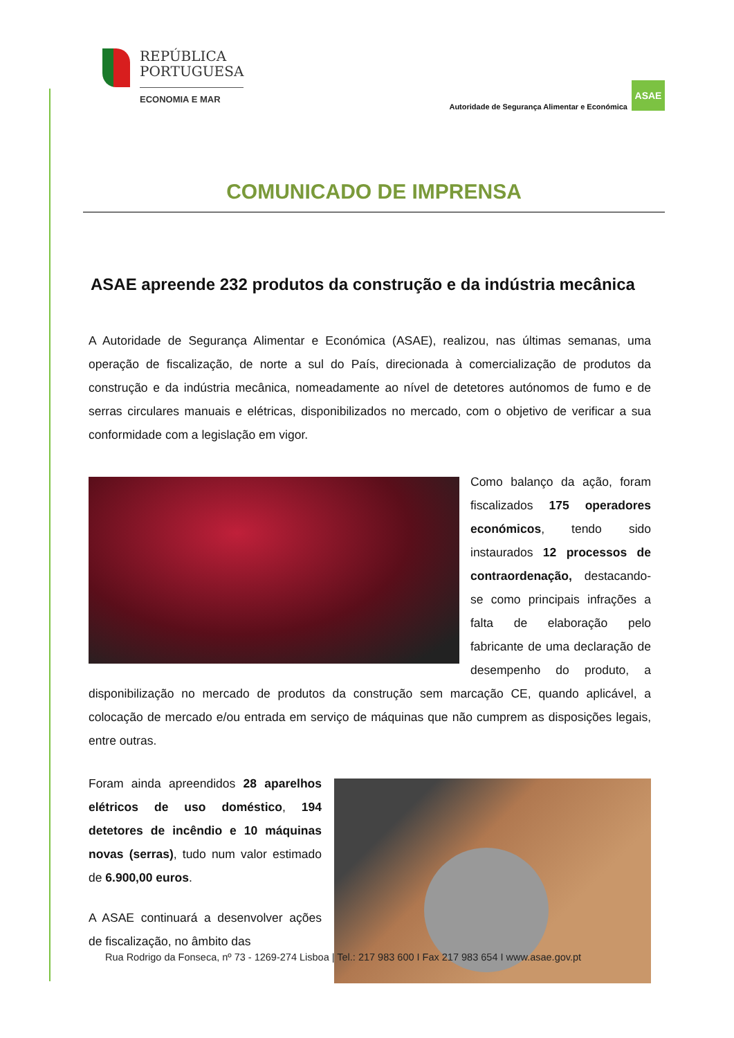REPÚBLICA
PORTUGUESA
ECONOMIA E MAR
Autoridade de Segurança Alimentar e Económica
ASAE
COMUNICADO DE IMPRENSA
ASAE apreende 232 produtos da construção e da indústria mecânica
A Autoridade de Segurança Alimentar e Económica (ASAE), realizou, nas últimas semanas, uma operação de fiscalização, de norte a sul do País, direcionada à comercialização de produtos da construção e da indústria mecânica, nomeadamente ao nível de detetores autónomos de fumo e de serras circulares manuais e elétricas, disponibilizados no mercado, com o objetivo de verificar a sua conformidade com a legislação em vigor.
Como balanço da ação, foram fiscalizados 175 operadores económicos, tendo sido instaurados 12 processos de contraordenação, destacando-se como principais infrações a falta de elaboração pelo fabricante de uma declaração de desempenho do produto, a disponibilização no mercado de produtos da construção sem marcação CE, quando aplicável, a colocação de mercado e/ou entrada em serviço de máquinas que não cumprem as disposições legais, entre outras.
Foram ainda apreendidos 28 aparelhos elétricos de uso doméstico, 194 detetores de incêndio e 10 máquinas novas (serras), tudo num valor estimado de 6.900,00 euros.
A ASAE continuará a desenvolver ações de fiscalização, no âmbito das
Rua Rodrigo da Fonseca, nº 73 - 1269-274 Lisboa | Tel.: 217 983 600 I Fax 217 983 654 I www.asae.gov.pt